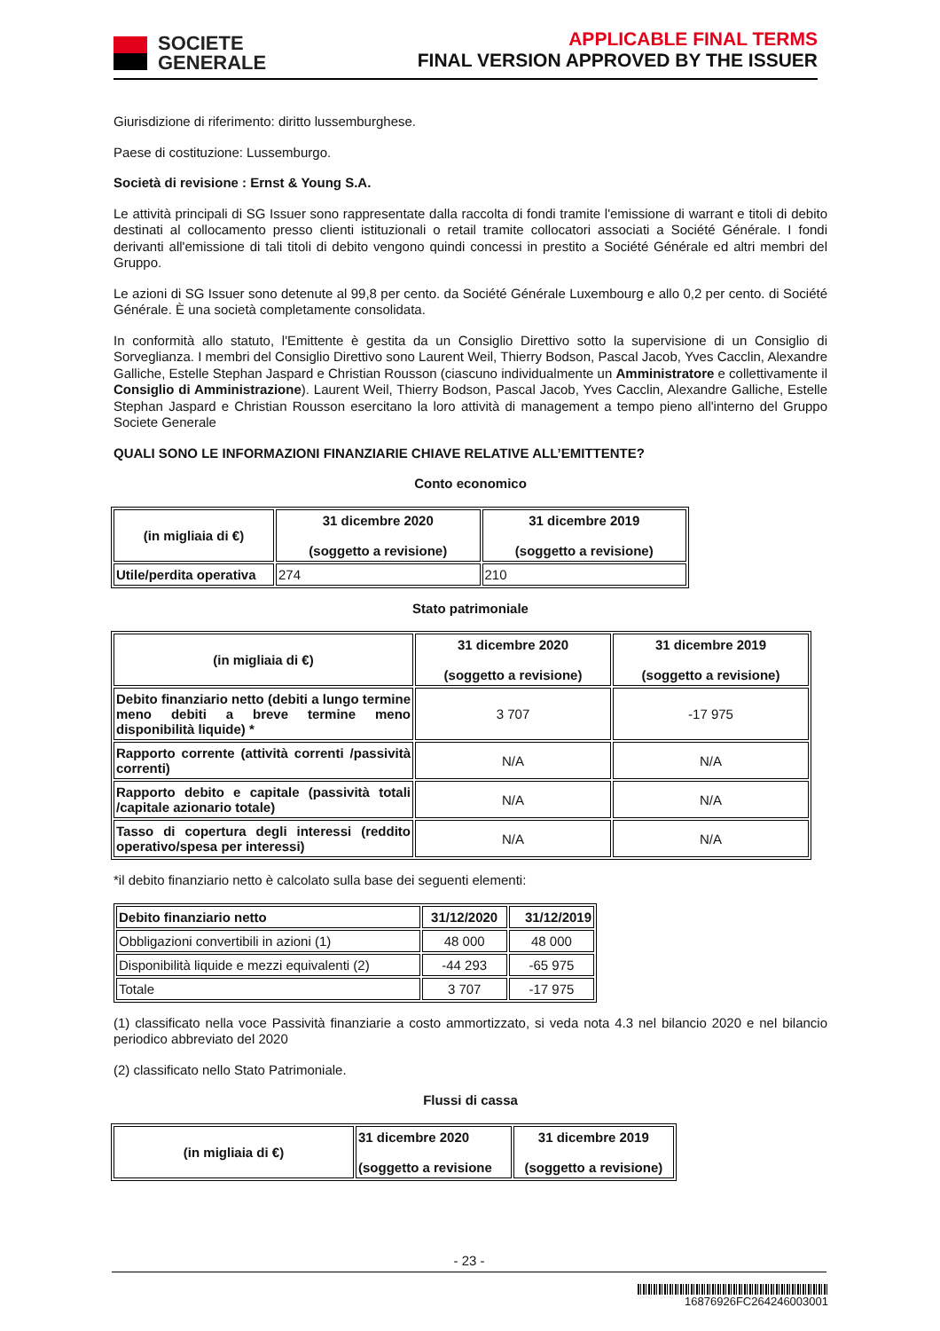SOCIETE
GENERALE
APPLICABLE FINAL TERMS
FINAL VERSION APPROVED BY THE ISSUER
Giurisdizione di riferimento: diritto lussemburghese.
Paese di costituzione: Lussemburgo.
Società di revisione : Ernst & Young S.A.
Le attività principali di SG Issuer sono rappresentate dalla raccolta di fondi tramite l'emissione di warrant e titoli di debito destinati al collocamento presso clienti istituzionali o retail tramite collocatori associati a Société Générale. I fondi derivanti all'emissione di tali titoli di debito vengono quindi concessi in prestito a Société Générale ed altri membri del Gruppo.
Le azioni di SG Issuer sono detenute al 99,8 per cento. da Société Générale Luxembourg e allo 0,2 per cento. di Société Générale. È una società completamente consolidata.
In conformità allo statuto, l'Emittente è gestita da un Consiglio Direttivo sotto la supervisione di un Consiglio di Sorveglianza. I membri del Consiglio Direttivo sono Laurent Weil, Thierry Bodson, Pascal Jacob, Yves Cacclin, Alexandre Galliche, Estelle Stephan Jaspard e Christian Rousson (ciascuno individualmente un Amministratore e collettivamente il Consiglio di Amministrazione). Laurent Weil, Thierry Bodson, Pascal Jacob, Yves Cacclin, Alexandre Galliche, Estelle Stephan Jaspard e Christian Rousson esercitano la loro attività di management a tempo pieno all'interno del Gruppo Societe Generale
QUALI SONO LE INFORMAZIONI FINANZIARIE CHIAVE RELATIVE ALL’EMITTENTE?
Conto economico
| (in migliaia di €) | 31 dicembre 2020 (soggetto a revisione) | 31 dicembre 2019 (soggetto a revisione) |
| --- | --- | --- |
| Utile/perdita operativa | 274 | 210 |
Stato patrimoniale
| (in migliaia di €) | 31 dicembre 2020 (soggetto a revisione) | 31 dicembre 2019 (soggetto a revisione) |
| --- | --- | --- |
| Debito finanziario netto (debiti a lungo termine meno debiti a breve termine meno disponibilità liquide) * | 3 707 | -17 975 |
| Rapporto corrente (attività correnti /passività correnti) | N/A | N/A |
| Rapporto debito e capitale (passività totali /capitale azionario totale) | N/A | N/A |
| Tasso di copertura degli interessi (reddito operativo/spesa per interessi) | N/A | N/A |
*il debito finanziario netto è calcolato sulla base dei seguenti elementi:
| Debito finanziario netto | 31/12/2020 | 31/12/2019 |
| --- | --- | --- |
| Obbligazioni convertibili in azioni (1) | 48 000 | 48 000 |
| Disponibilità liquide e mezzi equivalenti (2) | -44 293 | -65 975 |
| Totale | 3 707 | -17 975 |
(1) classificato nella voce Passività finanziarie a costo ammortizzato, si veda nota 4.3 nel bilancio 2020 e nel bilancio periodico abbreviato del 2020
(2) classificato nello Stato Patrimoniale.
Flussi di cassa
| (in migliaia di €) | 31 dicembre 2020 (soggetto a revisione | 31 dicembre 2019 (soggetto a revisione) |
| --- | --- | --- |
- 23 -
16876926FC264246003001